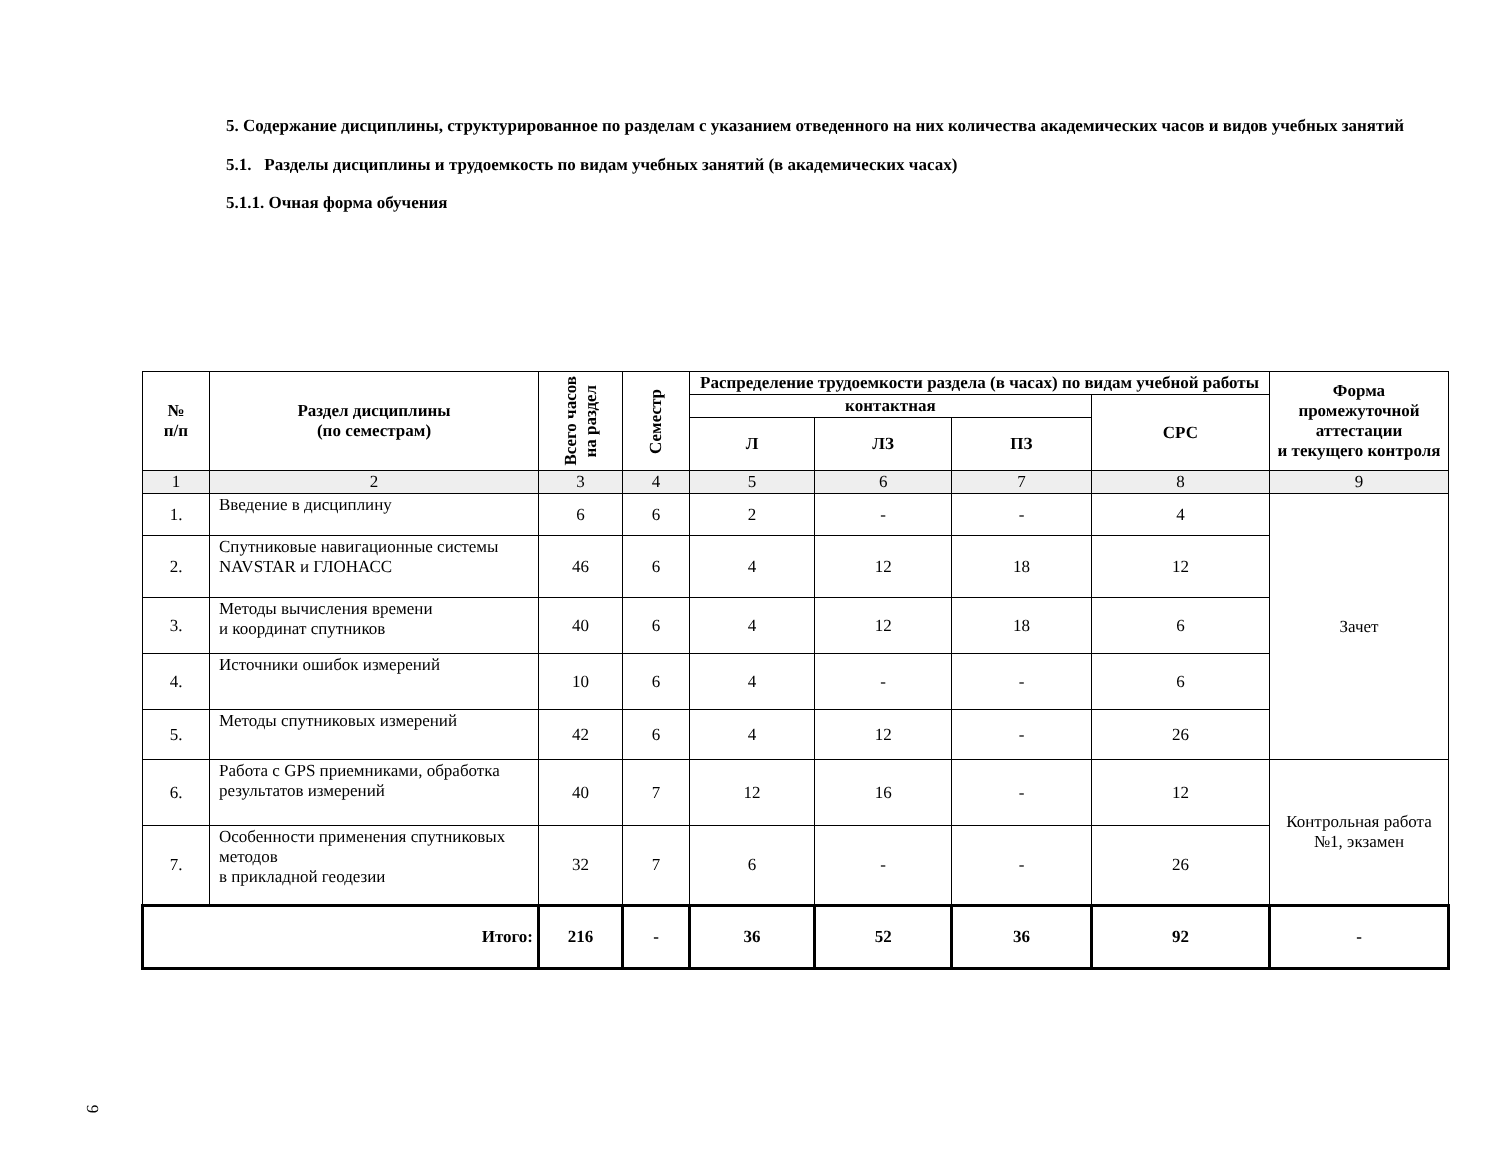5. Содержание дисциплины, структурированное по разделам с указанием отведенного на них количества академических часов и видов учебных занятий
5.1. Разделы дисциплины и трудоемкость по видам учебных занятий (в академических часах)
5.1.1. Очная форма обучения
| № п/п | Раздел дисциплины (по семестрам) | Всего часов на раздел | Семестр | Распределение трудоемкости раздела (в часах) по видам учебной работы | | | | Форма промежуточной аттестации и текущего контроля |
| --- | --- | --- | --- | --- | --- | --- | --- | --- |
| | | | | контактная | | | СРС | |
| | | | | Л | ЛЗ | ПЗ | | |
| 1 | 2 | 3 | 4 | 5 | 6 | 7 | 8 | 9 |
| 1. | Введение в дисциплину | 6 | 6 | 2 | - | - | 4 | Зачет |
| 2. | Спутниковые навигационные системы NAVSTAR и ГЛОНАСС | 46 | 6 | 4 | 12 | 18 | 12 | |
| 3. | Методы вычисления времени и координат спутников | 40 | 6 | 4 | 12 | 18 | 6 | |
| 4. | Источники ошибок измерений | 10 | 6 | 4 | - | - | 6 | |
| 5. | Методы спутниковых измерений | 42 | 6 | 4 | 12 | - | 26 | |
| 6. | Работа с GPS приемниками, обработка результатов измерений | 40 | 7 | 12 | 16 | - | 12 | Контрольная работа №1, экзамен |
| 7. | Особенности применения спутниковых методов в прикладной геодезии | 32 | 7 | 6 | - | - | 26 | |
| Итого: | | 216 | - | 36 | 52 | 36 | 92 | - |
9